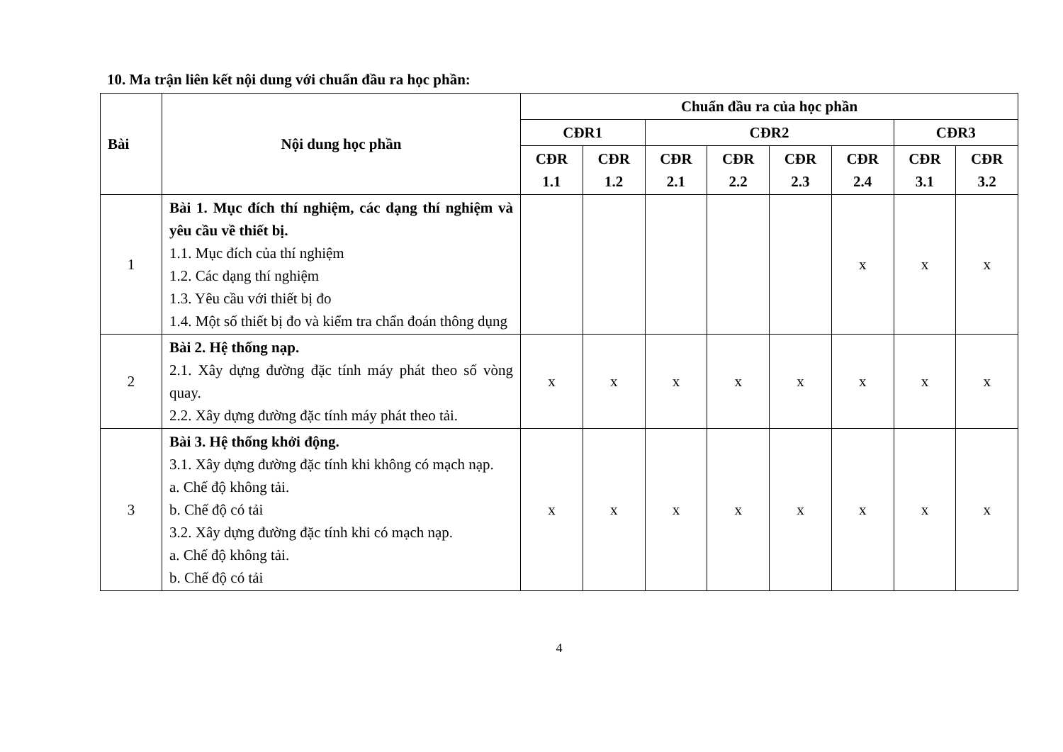10. Ma trận liên kết nội dung với chuẩn đầu ra học phần:
| Bài | Nội dung học phần | Chuẩn đầu ra của học phần | | | | | | | |
| --- | --- | --- | --- | --- | --- | --- | --- | --- | --- |
| | | CĐR1 | | CĐR2 | | | | CĐR3 | |
| | | CĐR 1.1 | CĐR 1.2 | CĐR 2.1 | CĐR 2.2 | CĐR 2.3 | CĐR 2.4 | CĐR 3.1 | CĐR 3.2 |
| 1 | Bài 1. Mục đích thí nghiệm, các dạng thí nghiệm và yêu cầu về thiết bị. 1.1. Mục đích của thí nghiệm 1.2. Các dạng thí nghiệm 1.3. Yêu cầu với thiết bị đo 1.4. Một số thiết bị đo và kiểm tra chẩn đoán thông dụng | | | | | | x | x | x |
| 2 | Bài 2. Hệ thống nạp. 2.1. Xây dựng đường đặc tính máy phát theo số vòng quay. 2.2. Xây dựng đường đặc tính máy phát theo tải. | x | x | x | x | x | x | x | x |
| 3 | Bài 3. Hệ thống khởi động. 3.1. Xây dựng đường đặc tính khi không có mạch nạp. a. Chế độ không tải. b. Chế độ có tải 3.2. Xây dựng đường đặc tính khi có mạch nạp. a. Chế độ không tải. b. Chế độ có tải | x | x | x | x | x | x | x | x |
4